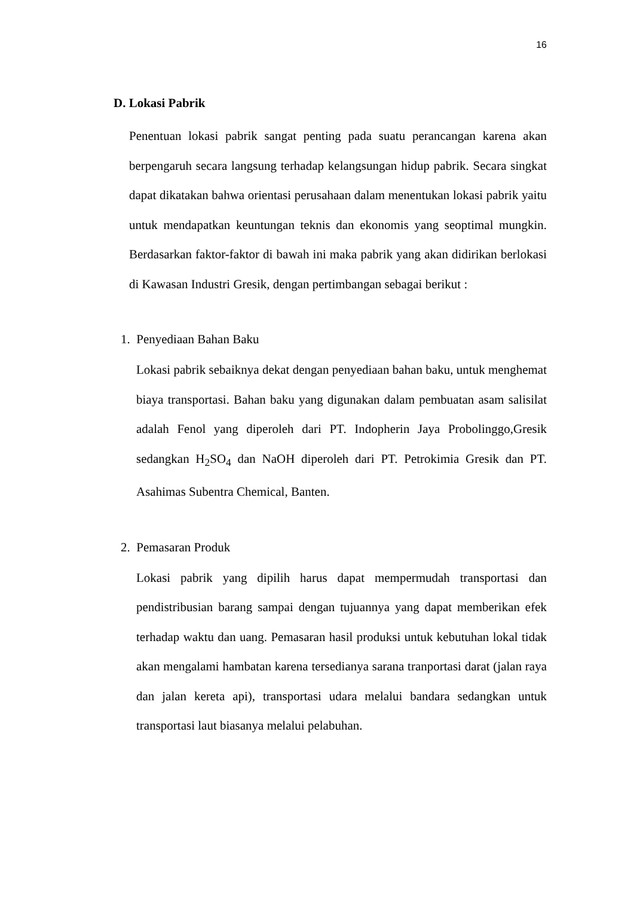16
D. Lokasi Pabrik
Penentuan lokasi pabrik sangat penting pada suatu perancangan karena akan berpengaruh secara langsung terhadap kelangsungan hidup pabrik. Secara singkat dapat dikatakan bahwa orientasi perusahaan dalam menentukan lokasi pabrik yaitu untuk mendapatkan keuntungan teknis dan ekonomis yang seoptimal mungkin. Berdasarkan faktor-faktor di bawah ini maka pabrik yang akan didirikan berlokasi di Kawasan Industri Gresik, dengan pertimbangan sebagai berikut :
1. Penyediaan Bahan Baku
Lokasi pabrik sebaiknya dekat dengan penyediaan bahan baku, untuk menghemat biaya transportasi. Bahan baku yang digunakan dalam pembuatan asam salisilat adalah Fenol yang diperoleh dari PT. Indopherin Jaya Probolinggo,Gresik sedangkan H<sub>2</sub>SO<sub>4</sub> dan NaOH diperoleh dari PT. Petrokimia Gresik dan PT. Asahimas Subentra Chemical, Banten.
2. Pemasaran Produk
Lokasi pabrik yang dipilih harus dapat mempermudah transportasi dan pendistribusian barang sampai dengan tujuannya yang dapat memberikan efek terhadap waktu dan uang. Pemasaran hasil produksi untuk kebutuhan lokal tidak akan mengalami hambatan karena tersedianya sarana tranportasi darat (jalan raya dan jalan kereta api), transportasi udara melalui bandara sedangkan untuk transportasi laut biasanya melalui pelabuhan.